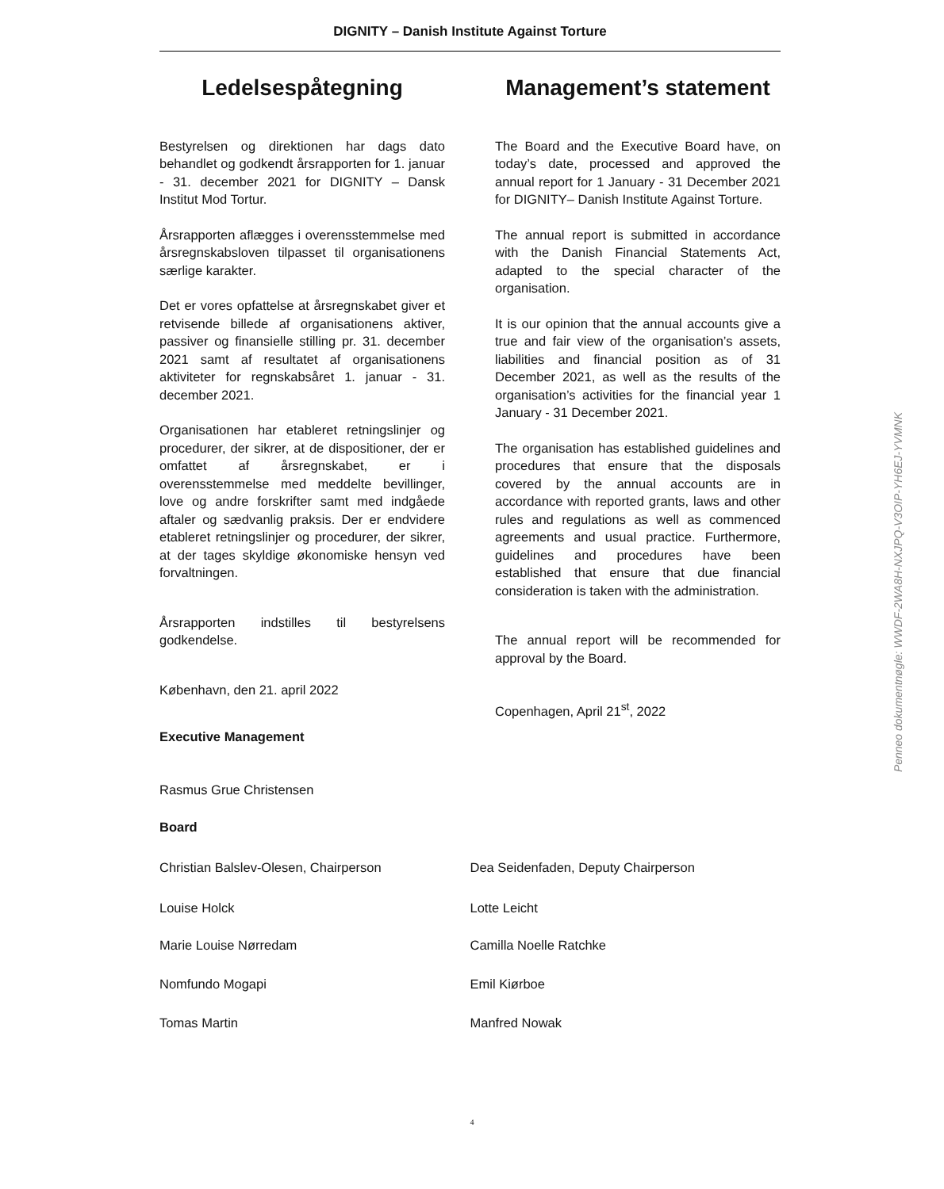DIGNITY – Danish Institute Against Torture
Ledelsespåtegning
Bestyrelsen og direktionen har dags dato behandlet og godkendt årsrapporten for 1. januar - 31. december 2021 for DIGNITY – Dansk Institut Mod Tortur.
Årsrapporten aflægges i overensstemmelse med årsregnskabsloven tilpasset til organisationens særlige karakter.
Det er vores opfattelse at årsregnskabet giver et retvisende billede af organisationens aktiver, passiver og finansielle stilling pr. 31. december 2021 samt af resultatet af organisationens aktiviteter for regnskabsåret 1. januar - 31. december 2021.
Organisationen har etableret retningslinjer og procedurer, der sikrer, at de dispositioner, der er omfattet af årsregnskabet, er i overensstemmelse med meddelte bevillinger, love og andre forskrifter samt med indgåede aftaler og sædvanlig praksis. Der er endvidere etableret retningslinjer og procedurer, der sikrer, at der tages skyldige økonomiske hensyn ved forvaltningen.
Årsrapporten indstilles til bestyrelsens godkendelse.
København, den 21. april 2022
Management’s statement
The Board and the Executive Board have, on today’s date, processed and approved the annual report for 1 January - 31 December 2021 for DIGNITY– Danish Institute Against Torture.
The annual report is submitted in accordance with the Danish Financial Statements Act, adapted to the special character of the organisation.
It is our opinion that the annual accounts give a true and fair view of the organisation’s assets, liabilities and financial position as of 31 December 2021, as well as the results of the organisation’s activities for the financial year 1 January - 31 December 2021.
The organisation has established guidelines and procedures that ensure that the disposals covered by the annual accounts are in accordance with reported grants, laws and other rules and regulations as well as commenced agreements and usual practice. Furthermore, guidelines and procedures have been established that ensure that due financial consideration is taken with the administration.
The annual report will be recommended for approval by the Board.
Copenhagen, April 21<sup>st</sup>, 2022
Executive Management
Rasmus Grue Christensen
Board
Christian Balslev-Olesen, Chairperson Dea Seidenfaden, Deputy Chairperson
Louise Holck Lotte Leicht
Marie Louise Nørredam Camilla Noelle Ratchke
Nomfundo Mogapi Emil Kiørboe
Tomas Martin Manfred Nowak
Penneo dokumentnøgle: WWDF-2WA8H-NXJPQ-V3OIP-YH6EJ-YVMNK
4